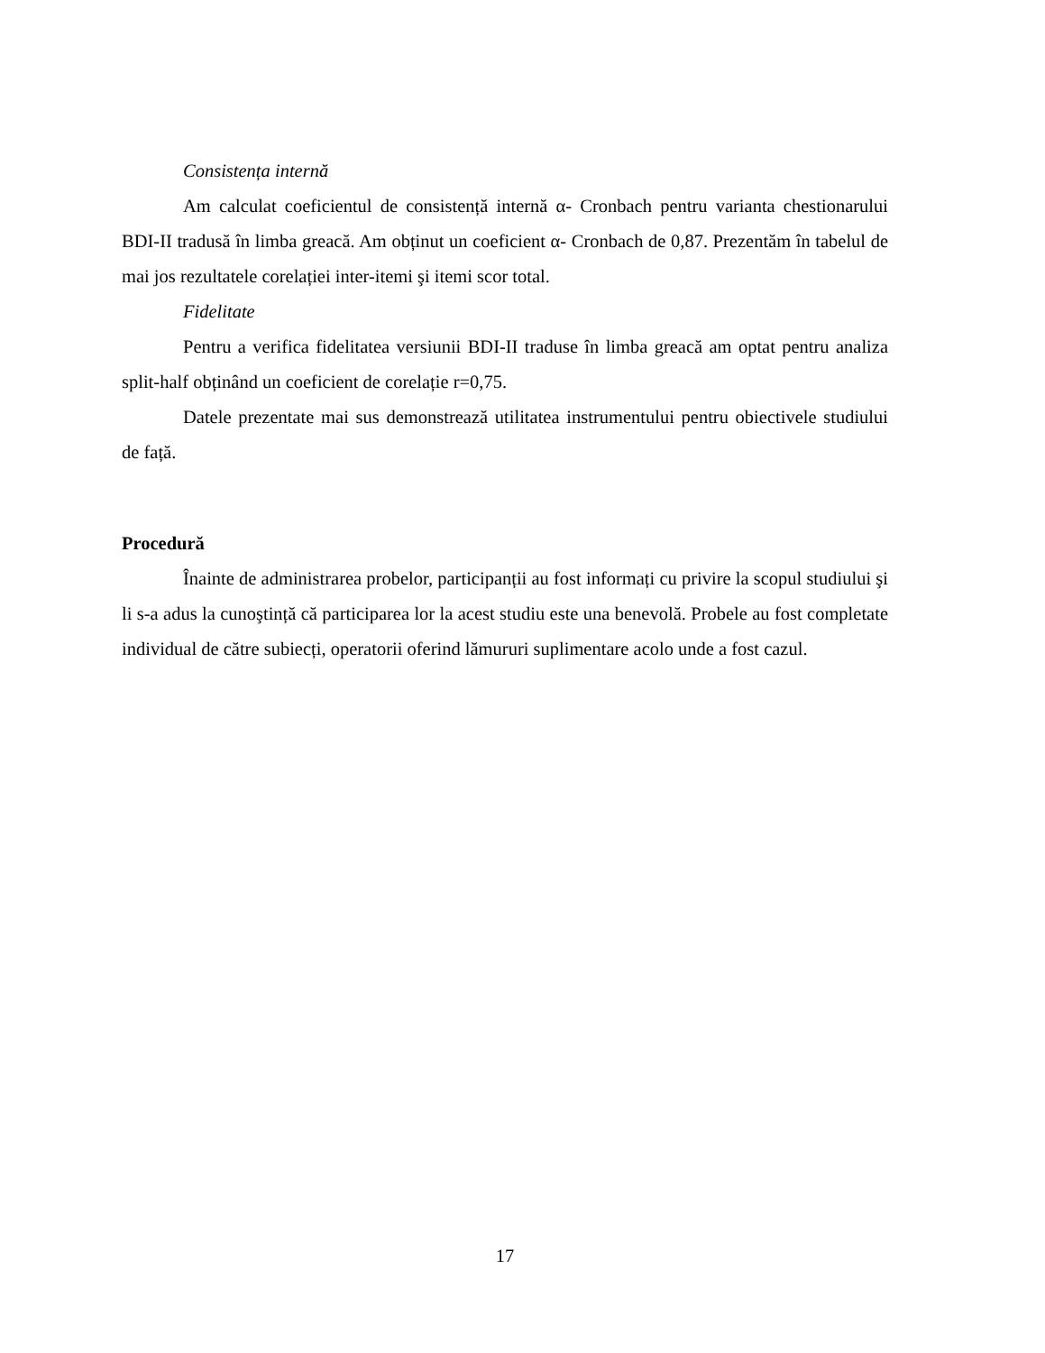Consistența internă
Am calculat coeficientul de consistență internă α- Cronbach pentru varianta chestionarului BDI-II tradusă în limba greacă. Am obținut un coeficient α- Cronbach de 0,87. Prezentăm în tabelul de mai jos rezultatele corelației inter-itemi şi itemi scor total.
Fidelitate
Pentru a verifica fidelitatea versiunii BDI-II traduse în limba greacă am optat pentru analiza split-half obținând un coeficient de corelație r=0,75.
Datele prezentate mai sus demonstrează utilitatea instrumentului pentru obiectivele studiului de față.
Procedură
Înainte de administrarea probelor, participanții au fost informați cu privire la scopul studiului şi li s-a adus la cunoştință că participarea lor la acest studiu este una benevolă. Probele au fost completate individual de către subiecți, operatorii oferind lămururi suplimentare acolo unde a fost cazul.
17